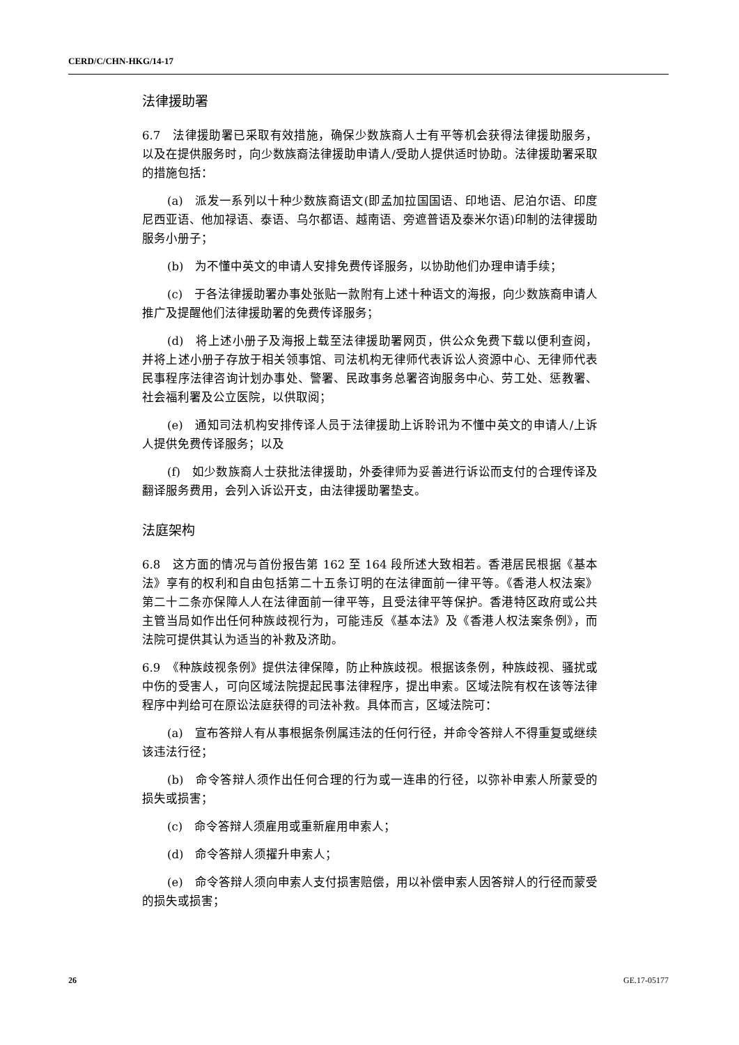CERD/C/CHN-HKG/14-17
法律援助署
6.7　法律援助署已采取有效措施，确保少数族裔人士有平等机会获得法律援助服务，以及在提供服务时，向少数族裔法律援助申请人/受助人提供适时协助。法律援助署采取的措施包括：
(a)　派发一系列以十种少数族裔语文(即孟加拉国国语、印地语、尼泊尔语、印度尼西亚语、他加禄语、泰语、乌尔都语、越南语、旁遮普语及泰米尔语)印制的法律援助服务小册子；
(b)　为不懂中英文的申请人安排免费传译服务，以协助他们办理申请手续；
(c)　于各法律援助署办事处张贴一款附有上述十种语文的海报，向少数族裔申请人推广及提醒他们法律援助署的免费传译服务；
(d)　将上述小册子及海报上载至法律援助署网页，供公众免费下载以便利查阅，并将上述小册子存放于相关领事馆、司法机构无律师代表诉讼人资源中心、无律师代表民事程序法律咨询计划办事处、警署、民政事务总署咨询服务中心、劳工处、惩教署、社会福利署及公立医院，以供取阅；
(e)　通知司法机构安排传译人员于法律援助上诉聆讯为不懂中英文的申请人/上诉人提供免费传译服务；以及
(f)　如少数族裔人士获批法律援助，外委律师为妥善进行诉讼而支付的合理传译及翻译服务费用，会列入诉讼开支，由法律援助署垫支。
法庭架构
6.8　这方面的情况与首份报告第 162 至 164 段所述大致相若。香港居民根据《基本法》享有的权利和自由包括第二十五条订明的在法律面前一律平等。《香港人权法案》第二十二条亦保障人人在法律面前一律平等，且受法律平等保护。香港特区政府或公共主管当局如作出任何种族歧视行为，可能违反《基本法》及《香港人权法案条例》，而法院可提供其认为适当的补救及济助。
6.9　《种族歧视条例》提供法律保障，防止种族歧视。根据该条例，种族歧视、骚扰或中伤的受害人，可向区域法院提起民事法律程序，提出申索。区域法院有权在该等法律程序中判给可在原讼法庭获得的司法补救。具体而言，区域法院可：
(a)　宣布答辩人有从事根据条例属违法的任何行径，并命令答辩人不得重复或继续该违法行径；
(b)　命令答辩人须作出任何合理的行为或一连串的行径，以弥补申索人所蒙受的损失或损害；
(c)　命令答辩人须雇用或重新雇用申索人；
(d)　命令答辩人须擢升申索人；
(e)　命令答辩人须向申索人支付损害赔偿，用以补偿申索人因答辩人的行径而蒙受的损失或损害；
26 GE.17-05177